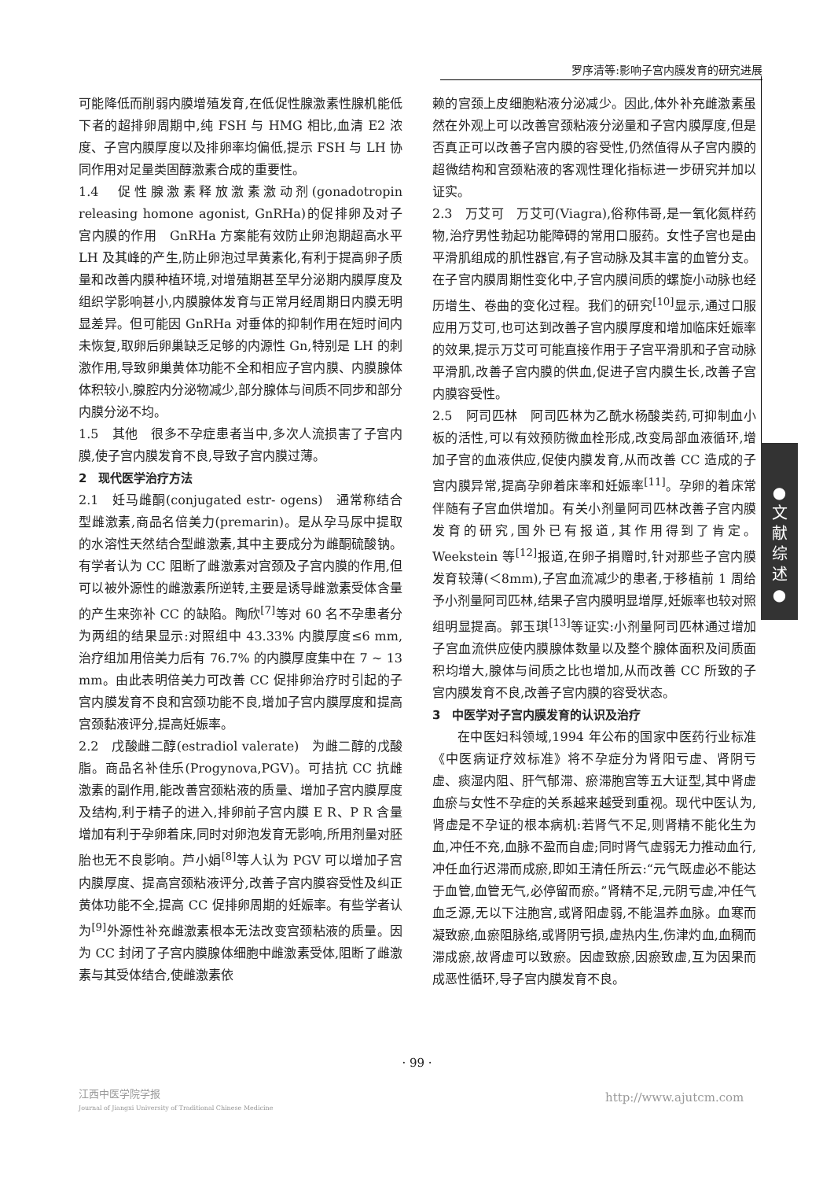罗序清等:影响子宫内膜发育的研究进展
●
文
献
综
述
●
可能降低而削弱内膜增殖发育,在低促性腺激素性腺机能低下者的超排卵周期中,纯 FSH 与 HMG 相比,血清 E2 浓度、子宫内膜厚度以及排卵率均偏低,提示 FSH 与 LH 协同作用对足量类固醇激素合成的重要性。
1.4　促性腺激素释放激素激动剂(gonadotropin releasing homone agonist, GnRHa)的促排卵及对子宫内膜的作用　GnRHa 方案能有效防止卵泡期超高水平 LH 及其峰的产生,防止卵泡过早黄素化,有利于提高卵子质量和改善内膜种植环境,对增殖期甚至早分泌期内膜厚度及组织学影响甚小,内膜腺体发育与正常月经周期日内膜无明显差异。但可能因 GnRHa 对垂体的抑制作用在短时间内未恢复,取卵后卵巢缺乏足够的内源性 Gn,特别是 LH 的刺激作用,导致卵巢黄体功能不全和相应子宫内膜、内膜腺体体积较小,腺腔内分泌物减少,部分腺体与间质不同步和部分内膜分泌不均。
1.5　其他　很多不孕症患者当中,多次人流损害了子宫内膜,使子宫内膜发育不良,导致子宫内膜过薄。
2　现代医学治疗方法
2.1　妊马雌酮(conjugated estr- ogens)　通常称结合型雌激素,商品名倍美力(premarin)。是从孕马尿中提取的水溶性天然结合型雌激素,其中主要成分为雌酮硫酸钠。有学者认为 CC 阻断了雌激素对宫颈及子宫内膜的作用,但可以被外源性的雌激素所逆转,主要是诱导雌激素受体含量的产生来弥补 CC 的缺陷。陶欣<sup>[7]</sup>等对 60 名不孕患者分为两组的结果显示:对照组中 43.33% 内膜厚度≤6 mm,治疗组加用倍美力后有 76.7% 的内膜厚度集中在 7 ~ 13 mm。由此表明倍美力可改善 CC 促排卵治疗时引起的子宫内膜发育不良和宫颈功能不良,增加子宫内膜厚度和提高宫颈黏液评分,提高妊娠率。
2.2　戊酸雌二醇(estradiol valerate)　为雌二醇的戊酸脂。商品名补佳乐(Progynova,PGV)。可拮抗 CC 抗雌激素的副作用,能改善宫颈粘液的质量、增加子宫内膜厚度及结构,利于精子的进入,排卵前子宫内膜 E R、P R 含量增加有利于孕卵着床,同时对卵泡发育无影响,所用剂量对胚胎也无不良影响。芦小娟<sup>[8]</sup>等人认为 PGV 可以增加子宫内膜厚度、提高宫颈粘液评分,改善子宫内膜容受性及纠正黄体功能不全,提高 CC 促排卵周期的妊娠率。有些学者认为<sup>[9]</sup>外源性补充雌激素根本无法改变宫颈粘液的质量。因为 CC 封闭了子宫内膜腺体细胞中雌激素受体,阻断了雌激素与其受体结合,使雌激素依
赖的宫颈上皮细胞粘液分泌减少。因此,体外补充雌激素虽然在外观上可以改善宫颈粘液分泌量和子宫内膜厚度,但是否真正可以改善子宫内膜的容受性,仍然值得从子宫内膜的超微结构和宫颈粘液的客观性理化指标进一步研究并加以证实。
2.3　万艾可　万艾可(Viagra),俗称伟哥,是一氧化氮样药物,治疗男性勃起功能障碍的常用口服药。女性子宫也是由平滑肌组成的肌性器官,有子宫动脉及其丰富的血管分支。在子宫内膜周期性变化中,子宫内膜间质的螺旋小动脉也经历增生、卷曲的变化过程。我们的研究<sup>[10]</sup>显示,通过口服应用万艾可,也可达到改善子宫内膜厚度和增加临床妊娠率的效果,提示万艾可可能直接作用于子宫平滑肌和子宫动脉平滑肌,改善子宫内膜的供血,促进子宫内膜生长,改善子宫内膜容受性。
2.5　阿司匹林　阿司匹林为乙酰水杨酸类药,可抑制血小板的活性,可以有效预防微血栓形成,改变局部血液循环,增加子宫的血液供应,促使内膜发育,从而改善 CC 造成的子宫内膜异常,提高孕卵着床率和妊娠率<sup>[11]</sup>。孕卵的着床常伴随有子宫血供增加。有关小剂量阿司匹林改善子宫内膜发育的研究,国外已有报道,其作用得到了肯定。Weekstein 等<sup>[12]</sup>报道,在卵子捐赠时,针对那些子宫内膜发育较薄(＜8mm),子宫血流减少的患者,于移植前 1 周给予小剂量阿司匹林,结果子宫内膜明显增厚,妊娠率也较对照组明显提高。郭玉琪<sup>[13]</sup>等证实:小剂量阿司匹林通过增加子宫血流供应使内膜腺体数量以及整个腺体面积及间质面积均增大,腺体与间质之比也增加,从而改善 CC 所致的子宫内膜发育不良,改善子宫内膜的容受状态。
3　中医学对子宫内膜发育的认识及治疗
在中医妇科领域,1994 年公布的国家中医药行业标准《中医病证疗效标准》将不孕症分为肾阳亏虚、肾阴亏虚、痰湿内阻、肝气郁滞、瘀滞胞宫等五大证型,其中肾虚血瘀与女性不孕症的关系越来越受到重视。现代中医认为,肾虚是不孕证的根本病机:若肾气不足,则肾精不能化生为血,冲任不充,血脉不盈而自虚;同时肾气虚弱无力推动血行,冲任血行迟滞而成瘀,即如王清任所云:“元气既虚必不能达于血管,血管无气,必停留而瘀。”肾精不足,元阴亏虚,冲任气血乏源,无以下注胞宫,或肾阳虚弱,不能温养血脉。血寒而凝致瘀,血瘀阻脉络,或肾阴亏损,虚热内生,伤津灼血,血稠而滞成瘀,故肾虚可以致瘀。因虚致瘀,因瘀致虚,互为因果而成恶性循环,导子宫内膜发育不良。
· 99 ·
江西中医学院学报
Journal of Jiangxi University of Traditional Chinese Medicine
http://www.ajutcm.com